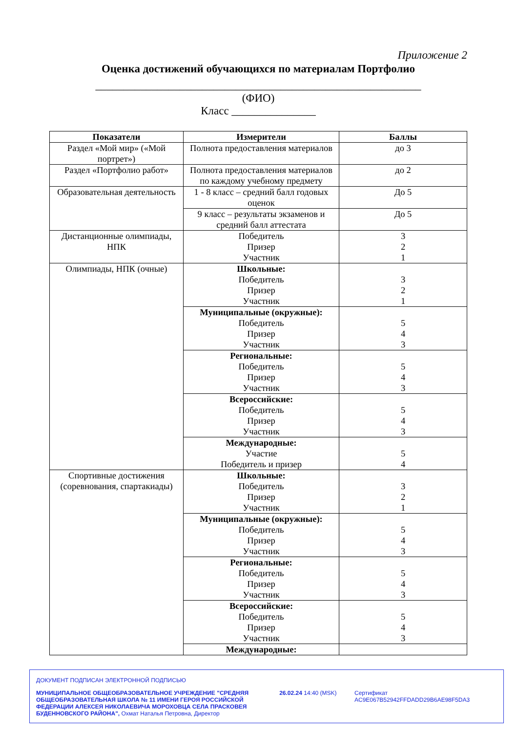Приложение 2
Оценка достижений обучающихся по материалам Портфолио
__________________________________________________________
(ФИО)
Класс _______________
| Показатели | Измерители | Баллы |
| --- | --- | --- |
| Раздел «Мой мир» («Мой портрет») | Полнота предоставления материалов | до 3 |
| Раздел «Портфолио работ» | Полнота предоставления материалов по каждому учебному предмету | до 2 |
| Образовательная деятельность | 1 - 8 класс – средний балл годовых оценок | До 5 |
| | 9 класс – результаты экзаменов и средний балл аттестата | До 5 |
| Дистанционные олимпиады, НПК | Победитель Призер Участник | 3 2 1 |
| Олимпиады, НПК (очные) | Школьные: Победитель Призер Участник | 3 2 1 |
| | Муниципальные (окружные): Победитель Призер Участник | 5 4 3 |
| | Региональные: Победитель Призер Участник | 5 4 3 |
| | Всероссийские: Победитель Призер Участник | 5 4 3 |
| | Международные: Участие Победитель и призер | 5 4 |
| Спортивные достижения (соревнования, спартакиады) | Школьные: Победитель Призер Участник | 3 2 1 |
| | Муниципальные (окружные): Победитель Призер Участник | 5 4 3 |
| | Региональные: Победитель Призер Участник | 5 4 3 |
| | Всероссийские: Победитель Призер Участник | 5 4 3 |
| | Международные: | |
ДОКУМЕНТ ПОДПИСАН ЭЛЕКТРОННОЙ ПОДПИСЬЮ
МУНИЦИПАЛЬНОЕ ОБЩЕОБРАЗОВАТЕЛЬНОЕ УЧРЕЖДЕНИЕ "СРЕДНЯЯ ОБЩЕОБРАЗОВАТЕЛЬНАЯ ШКОЛА № 11 ИМЕНИ ГЕРОЯ РОССИЙСКОЙ ФЕДЕРАЦИИ АЛЕКСЕЯ НИКОЛАЕВИЧА МОРОХОВЦА СЕЛА ПРАСКОВЕЯ БУДЕННОВСКОГО РАЙОНА", Охмат Наталья Петровна, Директор
26.02.24 14:40 (MSK) Сертификат AC9E067B52942FFDADD29B6AE98F5DA3